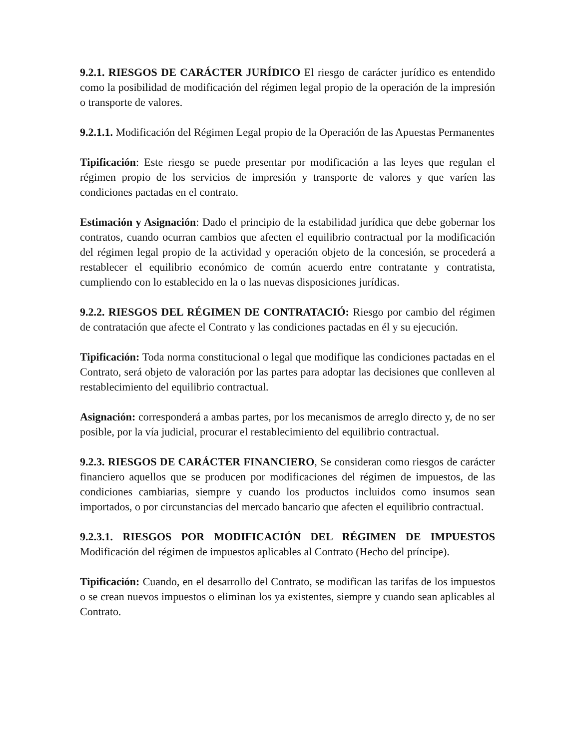9.2.1. RIESGOS DE CARÁCTER JURÍDICO El riesgo de carácter jurídico es entendido como la posibilidad de modificación del régimen legal propio de la operación de la impresión o transporte de valores.
9.2.1.1. Modificación del Régimen Legal propio de la Operación de las Apuestas Permanentes
Tipificación: Este riesgo se puede presentar por modificación a las leyes que regulan el régimen propio de los servicios de impresión y transporte de valores y que varíen las condiciones pactadas en el contrato.
Estimación y Asignación: Dado el principio de la estabilidad jurídica que debe gobernar los contratos, cuando ocurran cambios que afecten el equilibrio contractual por la modificación del régimen legal propio de la actividad y operación objeto de la concesión, se procederá a restablecer el equilibrio económico de común acuerdo entre contratante y contratista, cumpliendo con lo establecido en la o las nuevas disposiciones jurídicas.
9.2.2. RIESGOS DEL RÉGIMEN DE CONTRATACIÓ: Riesgo por cambio del régimen de contratación que afecte el Contrato y las condiciones pactadas en él y su ejecución.
Tipificación: Toda norma constitucional o legal que modifique las condiciones pactadas en el Contrato, será objeto de valoración por las partes para adoptar las decisiones que conlleven al restablecimiento del equilibrio contractual.
Asignación: corresponderá a ambas partes, por los mecanismos de arreglo directo y, de no ser posible, por la vía judicial, procurar el restablecimiento del equilibrio contractual.
9.2.3. RIESGOS DE CARÁCTER FINANCIERO, Se consideran como riesgos de carácter financiero aquellos que se producen por modificaciones del régimen de impuestos, de las condiciones cambiarias, siempre y cuando los productos incluidos como insumos sean importados, o por circunstancias del mercado bancario que afecten el equilibrio contractual.
9.2.3.1. RIESGOS POR MODIFICACIÓN DEL RÉGIMEN DE IMPUESTOS Modificación del régimen de impuestos aplicables al Contrato (Hecho del príncipe).
Tipificación: Cuando, en el desarrollo del Contrato, se modifican las tarifas de los impuestos o se crean nuevos impuestos o eliminan los ya existentes, siempre y cuando sean aplicables al Contrato.